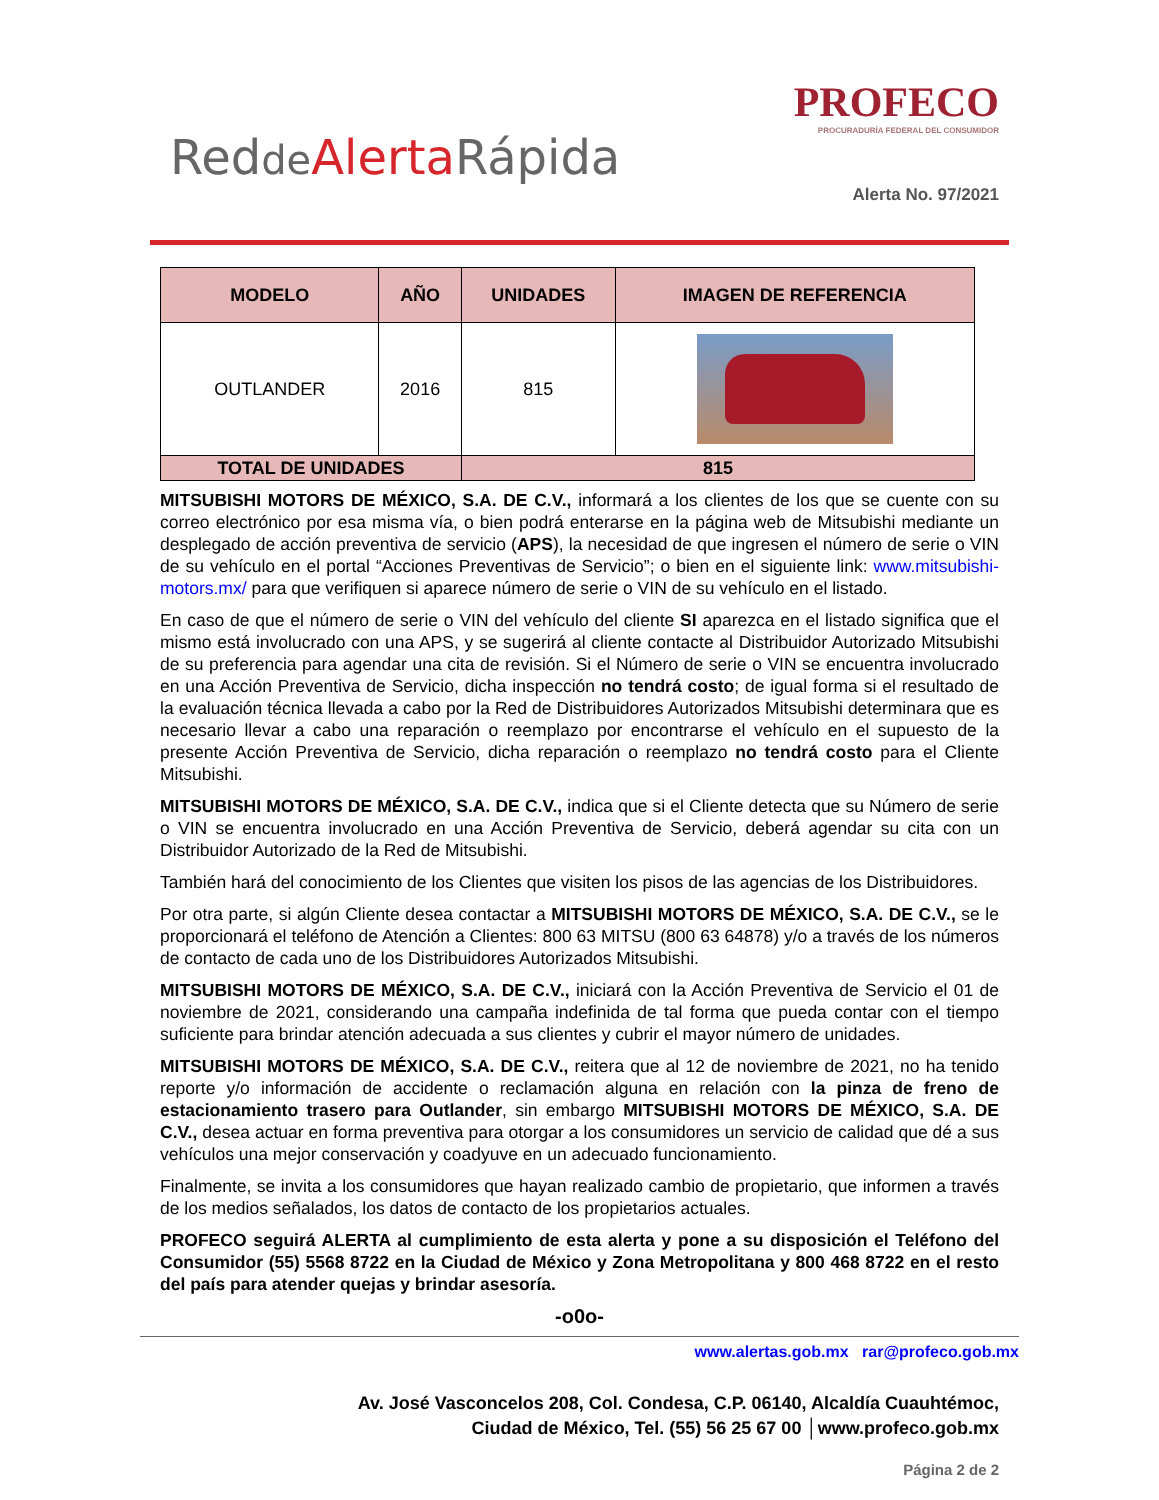Redde Alerta Rápida
PROFECO
PROCURADURÍA FEDERAL DEL CONSUMIDOR
Alerta No. 97/2021
| MODELO | AÑO | UNIDADES | IMAGEN DE REFERENCIA |
| --- | --- | --- | --- |
| OUTLANDER | 2016 | 815 | |
| TOTAL DE UNIDADES | | 815 | |
MITSUBISHI MOTORS DE MÉXICO, S.A. DE C.V., informará a los clientes de los que se cuente con su correo electrónico por esa misma vía, o bien podrá enterarse en la página web de Mitsubishi mediante un desplegado de acción preventiva de servicio (APS), la necesidad de que ingresen el número de serie o VIN de su vehículo en el portal “Acciones Preventivas de Servicio”; o bien en el siguiente link: www.mitsubishi-motors.mx/ para que verifiquen si aparece número de serie o VIN de su vehículo en el listado.
En caso de que el número de serie o VIN del vehículo del cliente SI aparezca en el listado significa que el mismo está involucrado con una APS, y se sugerirá al cliente contacte al Distribuidor Autorizado Mitsubishi de su preferencia para agendar una cita de revisión. Si el Número de serie o VIN se encuentra involucrado en una Acción Preventiva de Servicio, dicha inspección no tendrá costo; de igual forma si el resultado de la evaluación técnica llevada a cabo por la Red de Distribuidores Autorizados Mitsubishi determinara que es necesario llevar a cabo una reparación o reemplazo por encontrarse el vehículo en el supuesto de la presente Acción Preventiva de Servicio, dicha reparación o reemplazo no tendrá costo para el Cliente Mitsubishi.
MITSUBISHI MOTORS DE MÉXICO, S.A. DE C.V., indica que si el Cliente detecta que su Número de serie o VIN se encuentra involucrado en una Acción Preventiva de Servicio, deberá agendar su cita con un Distribuidor Autorizado de la Red de Mitsubishi.
También hará del conocimiento de los Clientes que visiten los pisos de las agencias de los Distribuidores.
Por otra parte, si algún Cliente desea contactar a MITSUBISHI MOTORS DE MÉXICO, S.A. DE C.V., se le proporcionará el teléfono de Atención a Clientes: 800 63 MITSU (800 63 64878) y/o a través de los números de contacto de cada uno de los Distribuidores Autorizados Mitsubishi.
MITSUBISHI MOTORS DE MÉXICO, S.A. DE C.V., iniciará con la Acción Preventiva de Servicio el 01 de noviembre de 2021, considerando una campaña indefinida de tal forma que pueda contar con el tiempo suficiente para brindar atención adecuada a sus clientes y cubrir el mayor número de unidades.
MITSUBISHI MOTORS DE MÉXICO, S.A. DE C.V., reitera que al 12 de noviembre de 2021, no ha tenido reporte y/o información de accidente o reclamación alguna en relación con la pinza de freno de estacionamiento trasero para Outlander, sin embargo MITSUBISHI MOTORS DE MÉXICO, S.A. DE C.V., desea actuar en forma preventiva para otorgar a los consumidores un servicio de calidad que dé a sus vehículos una mejor conservación y coadyuve en un adecuado funcionamiento.
Finalmente, se invita a los consumidores que hayan realizado cambio de propietario, que informen a través de los medios señalados, los datos de contacto de los propietarios actuales.
PROFECO seguirá ALERTA al cumplimiento de esta alerta y pone a su disposición el Teléfono del Consumidor (55) 5568 8722 en la Ciudad de México y Zona Metropolitana y 800 468 8722 en el resto del país para atender quejas y brindar asesoría.
-o0o-
www.alertas.gob.mx rar@profeco.gob.mx
Av. José Vasconcelos 208, Col. Condesa, C.P. 06140, Alcaldía Cuauhtémoc,
Ciudad de México, Tel. (55) 56 25 67 00 │www.profeco.gob.mx
Página 2 de 2